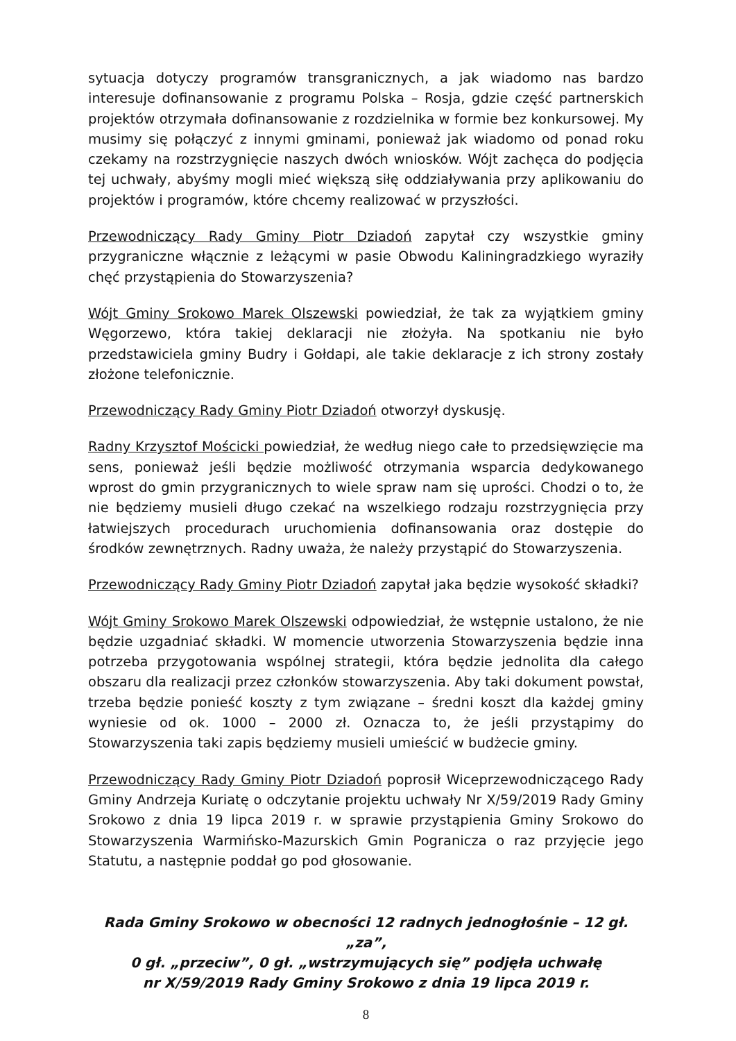sytuacja dotyczy programów transgranicznych, a jak wiadomo nas bardzo interesuje dofinansowanie z programu Polska – Rosja, gdzie część partnerskich projektów otrzymała dofinansowanie z rozdzielnika w formie bez konkursowej. My musimy się połączyć z innymi gminami, ponieważ jak wiadomo od ponad roku czekamy na rozstrzygnięcie naszych dwóch wniosków. Wójt zachęca do podjęcia tej uchwały, abyśmy mogli mieć większą siłę oddziaływania przy aplikowaniu do projektów i programów, które chcemy realizować w przyszłości.
Przewodniczący Rady Gminy Piotr Dziadoń zapytał czy wszystkie gminy przygraniczne włącznie z leżącymi w pasie Obwodu Kaliningradzkiego wyraziły chęć przystąpienia do Stowarzyszenia?
Wójt Gminy Srokowo Marek Olszewski powiedział, że tak za wyjątkiem gminy Węgorzewo, która takiej deklaracji nie złożyła. Na spotkaniu nie było przedstawiciela gminy Budry i Gołdapi, ale takie deklaracje z ich strony zostały złożone telefonicznie.
Przewodniczący Rady Gminy Piotr Dziadoń otworzył dyskusję.
Radny Krzysztof Mościcki powiedział, że według niego całe to przedsięwzięcie ma sens, ponieważ jeśli będzie możliwość otrzymania wsparcia dedykowanego wprost do gmin przygranicznych to wiele spraw nam się uprości. Chodzi o to, że nie będziemy musieli długo czekać na wszelkiego rodzaju rozstrzygnięcia przy łatwiejszych procedurach uruchomienia dofinansowania oraz dostępie do środków zewnętrznych. Radny uważa, że należy przystąpić do Stowarzyszenia.
Przewodniczący Rady Gminy Piotr Dziadoń zapytał jaka będzie wysokość składki?
Wójt Gminy Srokowo Marek Olszewski odpowiedział, że wstępnie ustalono, że nie będzie uzgadniać składki. W momencie utworzenia Stowarzyszenia będzie inna potrzeba przygotowania wspólnej strategii, która będzie jednolita dla całego obszaru dla realizacji przez członków stowarzyszenia. Aby taki dokument powstał, trzeba będzie ponieść koszty z tym związane – średni koszt dla każdej gminy wyniesie od ok. 1000 – 2000 zł. Oznacza to, że jeśli przystąpimy do Stowarzyszenia taki zapis będziemy musieli umieścić w budżecie gminy.
Przewodniczący Rady Gminy Piotr Dziadoń poprosił Wiceprzewodniczącego Rady Gminy Andrzeja Kuriatę o odczytanie projektu uchwały Nr X/59/2019 Rady Gminy Srokowo z dnia 19 lipca 2019 r. w sprawie przystąpienia Gminy Srokowo do Stowarzyszenia Warmińsko-Mazurskich Gmin Pogranicza o raz przyjęcie jego Statutu, a następnie poddał go pod głosowanie.
Rada Gminy Srokowo w obecności 12 radnych jednogłośnie – 12 gł. „za”,
0 gł. „przeciw”, 0 gł. „wstrzymujących się” podjęła uchwałę
nr X/59/2019 Rady Gminy Srokowo z dnia 19 lipca 2019 r.
8